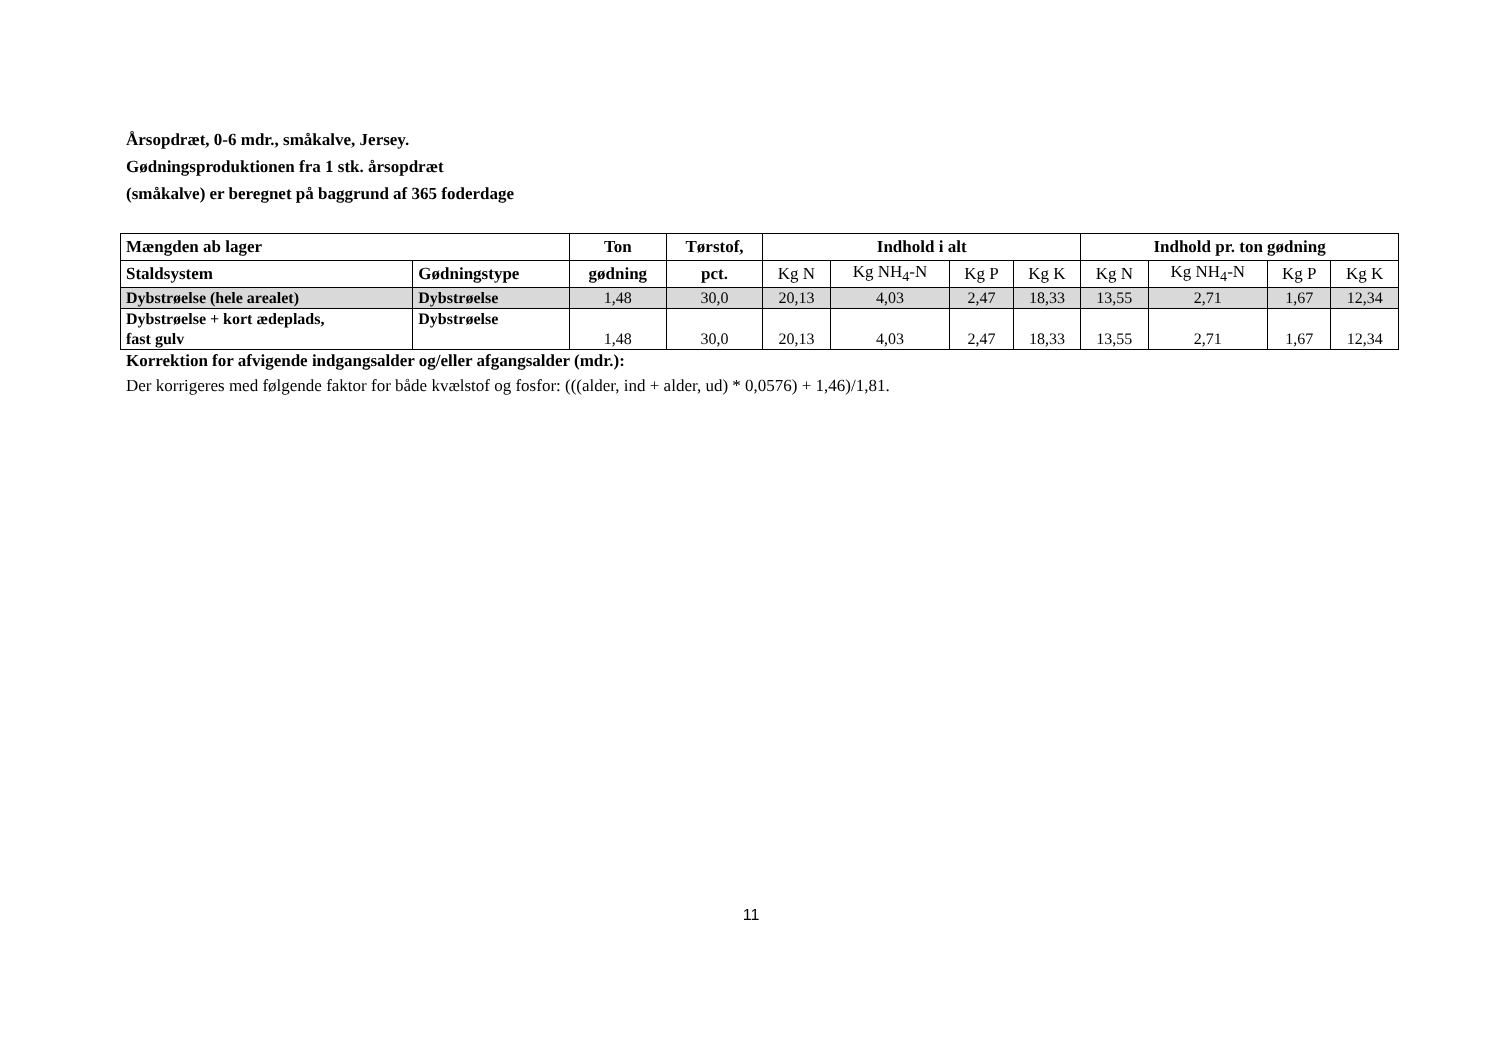Årsopdræt, 0-6 mdr., småkalve, Jersey. Gødningsproduktionen fra 1 stk. årsopdræt (småkalve) er beregnet på baggrund af 365 foderdage
| Mængden ab lager | | Ton | Tørstof, | Indhold i alt | | | | Indhold pr. ton gødning | | | |
| --- | --- | --- | --- | --- | --- | --- | --- | --- | --- | --- | --- |
| Staldsystem | Gødningstype | gødning | pct. | Kg N | Kg NH<sub>4</sub>-N | Kg P | Kg K | Kg N | Kg NH<sub>4</sub>-N | Kg P | Kg K |
| Dybstrøelse (hele arealet) | Dybstrøelse | 1,48 | 30,0 | 20,13 | 4,03 | 2,47 | 18,33 | 13,55 | 2,71 | 1,67 | 12,34 |
| Dybstrøelse + kort ædeplads, fast gulv | Dybstrøelse | 1,48 | 30,0 | 20,13 | 4,03 | 2,47 | 18,33 | 13,55 | 2,71 | 1,67 | 12,34 |
Korrektion for afvigende indgangsalder og/eller afgangsalder (mdr.):
Der korrigeres med følgende faktor for både kvælstof og fosfor: (((alder, ind + alder, ud) * 0,0576) + 1,46)/1,81.
11